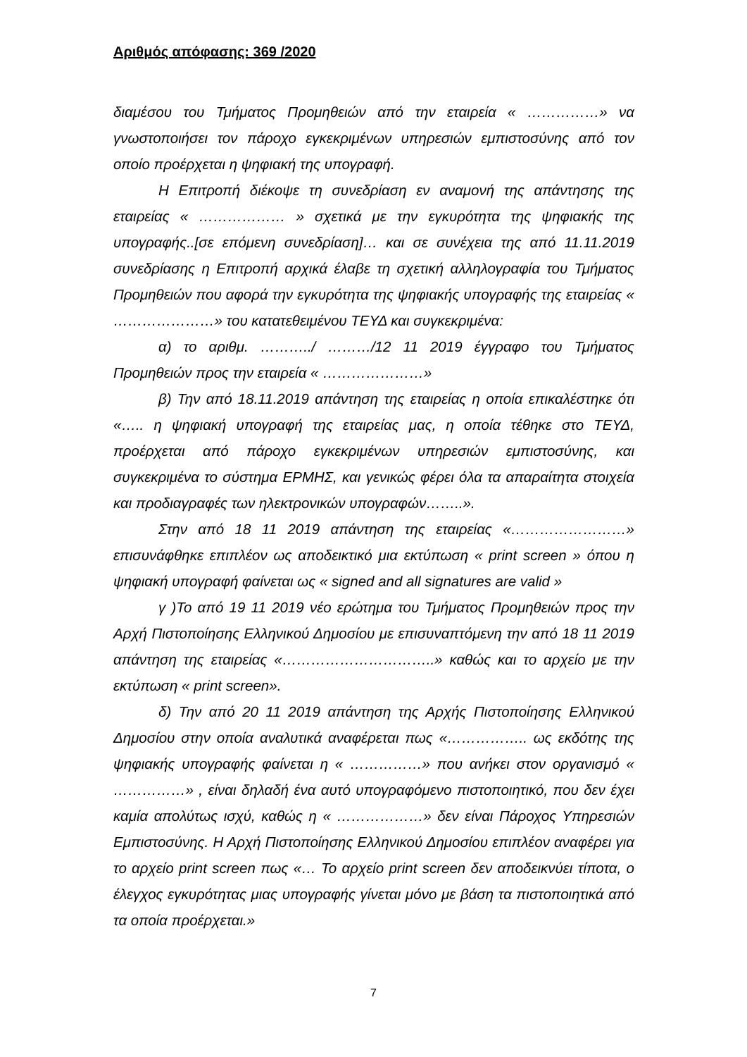Αριθμός απόφασης: 369 /2020
διαμέσου του Τμήματος Προμηθειών από την εταιρεία « ……………» να γνωστοποιήσει τον πάροχο εγκεκριμένων υπηρεσιών εμπιστοσύνης από τον οποίο προέρχεται η ψηφιακή της υπογραφή.
Η Επιτροπή διέκοψε τη συνεδρίαση εν αναμονή της απάντησης της εταιρείας « ……………… » σχετικά με την εγκυρότητα της ψηφιακής της υπογραφής..[σε επόμενη συνεδρίαση]… και σε συνέχεια της από 11.11.2019 συνεδρίασης η Επιτροπή αρχικά έλαβε τη σχετική αλληλογραφία του Τμήματος Προμηθειών που αφορά την εγκυρότητα της ψηφιακής υπογραφής της εταιρείας « …………………» του κατατεθειμένου ΤΕΥΔ και συγκεκριμένα:
α) το αριθμ. ………../ ………/12 11 2019 έγγραφο του Τμήματος Προμηθειών προς την εταιρεία « …………………»
β) Την από 18.11.2019 απάντηση της εταιρείας η οποία επικαλέστηκε ότι «….. η ψηφιακή υπογραφή της εταιρείας μας, η οποία τέθηκε στο ΤΕΥΔ, προέρχεται από πάροχο εγκεκριμένων υπηρεσιών εμπιστοσύνης, και συγκεκριμένα το σύστημα ΕΡΜΗΣ, και γενικώς φέρει όλα τα απαραίτητα στοιχεία και προδιαγραφές των ηλεκτρονικών υπογραφών……..».
Στην από 18 11 2019 απάντηση της εταιρείας «……………………» επισυνάφθηκε επιπλέον ως αποδεικτικό μια εκτύπωση « print screen » όπου η ψηφιακή υπογραφή φαίνεται ως « signed and all signatures are valid »
γ )Το από 19 11 2019 νέο ερώτημα του Τμήματος Προμηθειών προς την Αρχή Πιστοποίησης Ελληνικού Δημοσίου με επισυναπτόμενη την από 18 11 2019 απάντηση της εταιρείας «…………………………..» καθώς και το αρχείο με την εκτύπωση « print screen».
δ) Την από 20 11 2019 απάντηση της Αρχής Πιστοποίησης Ελληνικού Δημοσίου στην οποία αναλυτικά αναφέρεται πως «…………….. ως εκδότης της ψηφιακής υπογραφής φαίνεται η « ……………» που ανήκει στον οργανισμό « ……………» , είναι δηλαδή ένα αυτό υπογραφόμενο πιστοποιητικό, που δεν έχει καμία απολύτως ισχύ, καθώς η « ………………» δεν είναι Πάροχος Υπηρεσιών Εμπιστοσύνης. Η Αρχή Πιστοποίησης Ελληνικού Δημοσίου επιπλέον αναφέρει για το αρχείο print screen πως «… Το αρχείο print screen δεν αποδεικνύει τίποτα, ο έλεγχος εγκυρότητας μιας υπογραφής γίνεται μόνο με βάση τα πιστοποιητικά από τα οποία προέρχεται.»
7